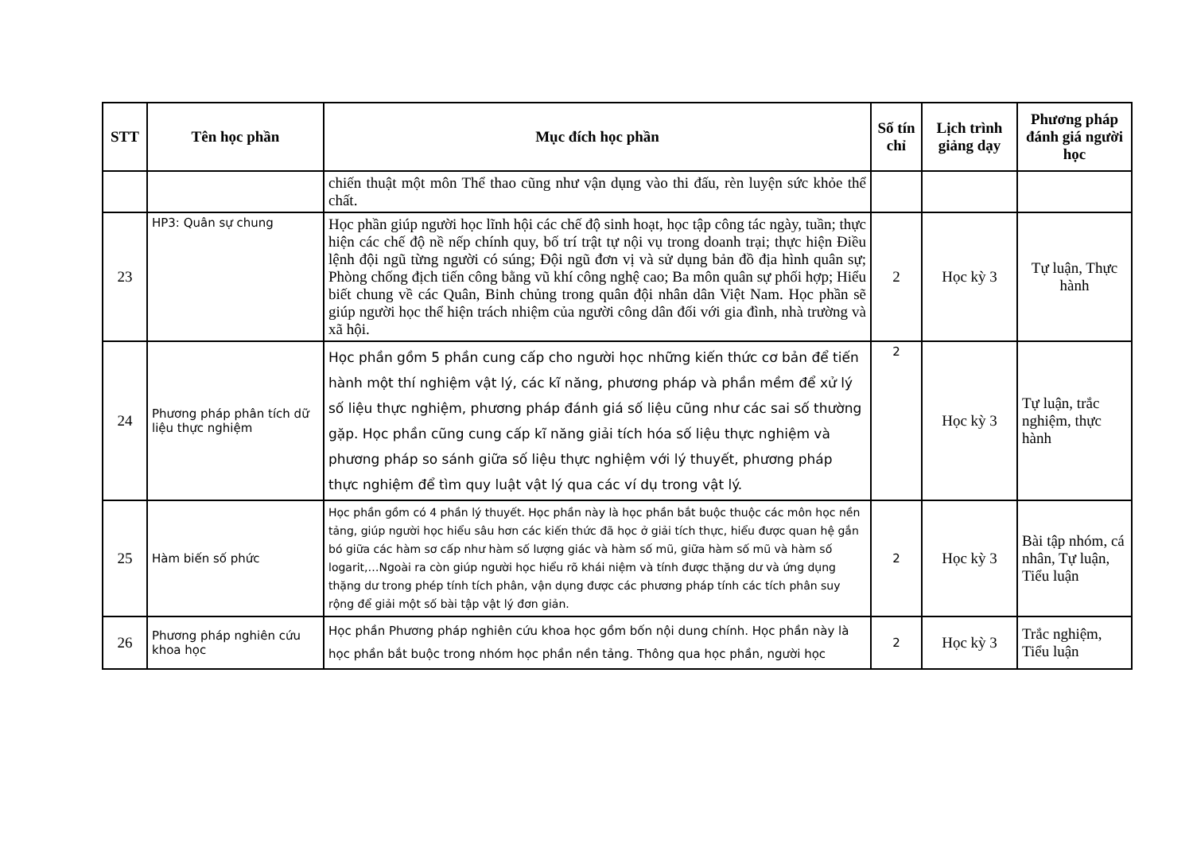| STT | Tên học phần | Mục đích học phần | Số tín chỉ | Lịch trình giảng dạy | Phương pháp đánh giá người học |
| --- | --- | --- | --- | --- | --- |
| | | chiến thuật một môn Thể thao cũng như vận dụng vào thi đấu, rèn luyện sức khỏe thể chất. | | | |
| 23 | HP3: Quân sự chung | Học phần giúp người học lĩnh hội các chế độ sinh hoạt, học tập công tác ngày, tuần; thực hiện các chế độ nề nếp chính quy, bố trí trật tự nội vụ trong doanh trại; thực hiện Điều lệnh đội ngũ từng người có súng; Đội ngũ đơn vị và sử dụng bản đồ địa hình quân sự; Phòng chống địch tiến công bằng vũ khí công nghệ cao; Ba môn quân sự phối hợp; Hiểu biết chung về các Quân, Binh chủng trong quân đội nhân dân Việt Nam. Học phần sẽ giúp người học thể hiện trách nhiệm của người công dân đối với gia đình, nhà trường và xã hội. | 2 | Học kỳ 3 | Tự luận, Thực hành |
| 24 | Phương pháp phân tích dữ liệu thực nghiệm | Học phần gồm 5 phần cung cấp cho người học những kiến thức cơ bản để tiến hành một thí nghiệm vật lý, các kĩ năng, phương pháp và phần mềm để xử lý số liệu thực nghiệm, phương pháp đánh giá số liệu cũng như các sai số thường gặp. Học phần cũng cung cấp kĩ năng giải tích hóa số liệu thực nghiệm và phương pháp so sánh giữa số liệu thực nghiệm với lý thuyết, phương pháp thực nghiệm để tìm quy luật vật lý qua các ví dụ trong vật lý. | 2 | Học kỳ 3 | Tự luận, trắc nghiệm, thực hành |
| 25 | Hàm biến số phức | Học phần gồm có 4 phần lý thuyết. Học phần này là học phần bắt buộc thuộc các môn học nền tảng, giúp người học hiểu sâu hơn các kiến thức đã học ở giải tích thực, hiểu được quan hệ gắn bó giữa các hàm sơ cấp như hàm số lượng giác và hàm số mũ, giữa hàm số mũ và hàm số logarit,…Ngoài ra còn giúp người học hiểu rõ khái niệm và tính được thặng dư và ứng dụng thặng dư trong phép tính tích phân, vận dụng được các phương pháp tính các tích phân suy rộng để giải một số bài tập vật lý đơn giản. | 2 | Học kỳ 3 | Bài tập nhóm, cá nhân, Tự luận, Tiểu luận |
| 26 | Phương pháp nghiên cứu khoa học | Học phần Phương pháp nghiên cứu khoa học gồm bốn nội dung chính. Học phần này là học phần bắt buộc trong nhóm học phần nền tảng. Thông qua học phần, người học | 2 | Học kỳ 3 | Trắc nghiệm, Tiểu luận |